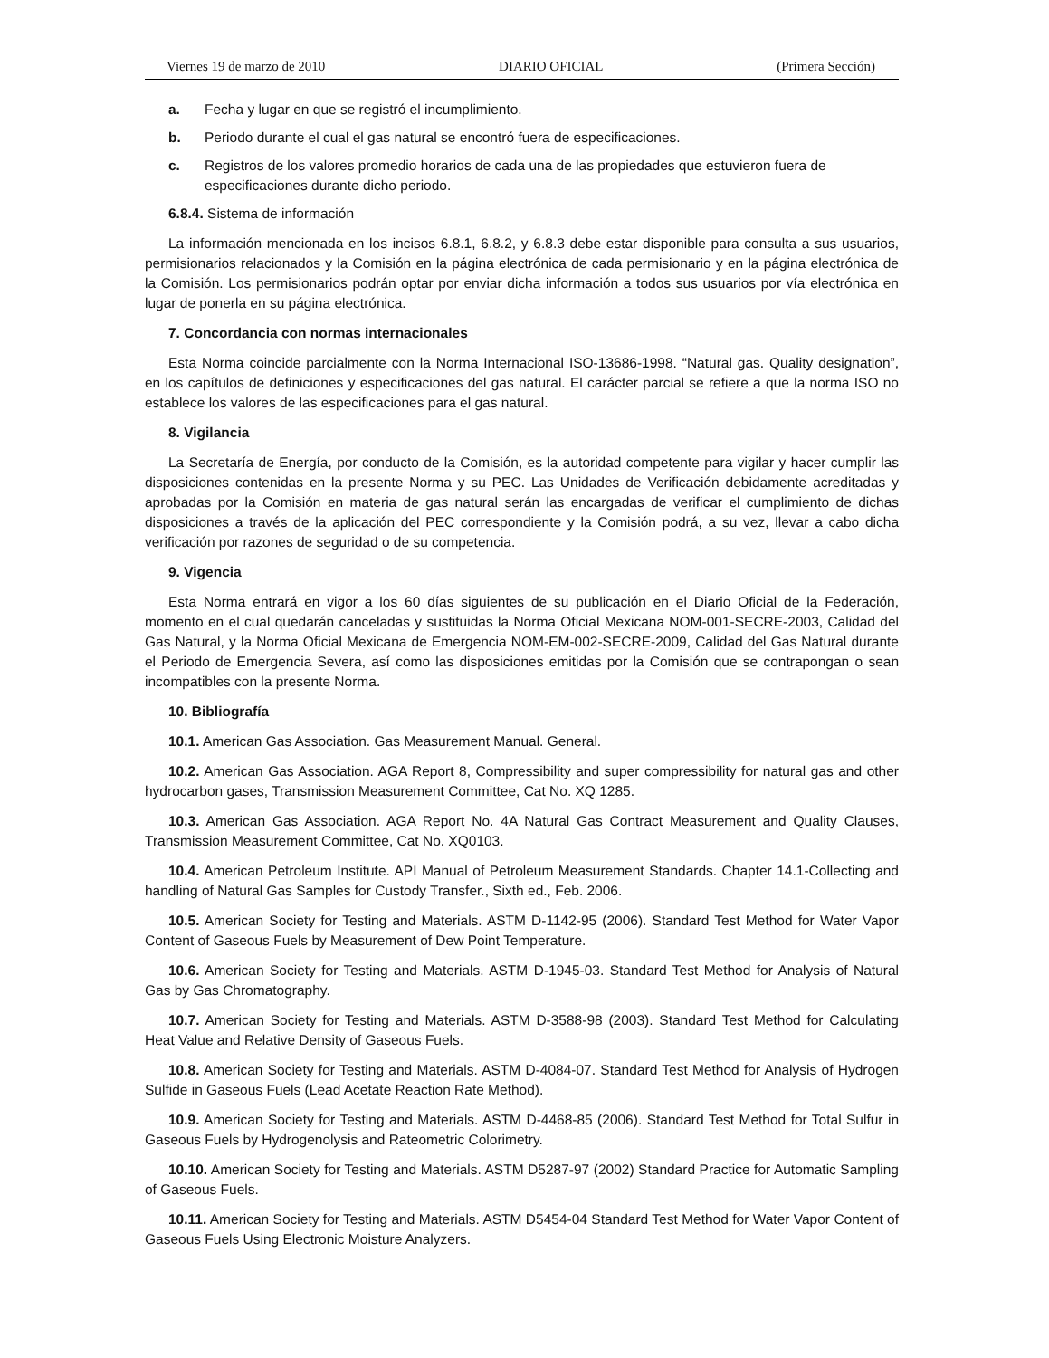Viernes 19 de marzo de 2010 DIARIO OFICIAL (Primera Sección)
a. Fecha y lugar en que se registró el incumplimiento.
b. Periodo durante el cual el gas natural se encontró fuera de especificaciones.
c. Registros de los valores promedio horarios de cada una de las propiedades que estuvieron fuera de especificaciones durante dicho periodo.
6.8.4. Sistema de información
La información mencionada en los incisos 6.8.1, 6.8.2, y 6.8.3 debe estar disponible para consulta a sus usuarios, permisionarios relacionados y la Comisión en la página electrónica de cada permisionario y en la página electrónica de la Comisión. Los permisionarios podrán optar por enviar dicha información a todos sus usuarios por vía electrónica en lugar de ponerla en su página electrónica.
7. Concordancia con normas internacionales
Esta Norma coincide parcialmente con la Norma Internacional ISO-13686-1998. “Natural gas. Quality designation”, en los capítulos de definiciones y especificaciones del gas natural. El carácter parcial se refiere a que la norma ISO no establece los valores de las especificaciones para el gas natural.
8. Vigilancia
La Secretaría de Energía, por conducto de la Comisión, es la autoridad competente para vigilar y hacer cumplir las disposiciones contenidas en la presente Norma y su PEC. Las Unidades de Verificación debidamente acreditadas y aprobadas por la Comisión en materia de gas natural serán las encargadas de verificar el cumplimiento de dichas disposiciones a través de la aplicación del PEC correspondiente y la Comisión podrá, a su vez, llevar a cabo dicha verificación por razones de seguridad o de su competencia.
9. Vigencia
Esta Norma entrará en vigor a los 60 días siguientes de su publicación en el Diario Oficial de la Federación, momento en el cual quedarán canceladas y sustituidas la Norma Oficial Mexicana NOM-001-SECRE-2003, Calidad del Gas Natural, y la Norma Oficial Mexicana de Emergencia NOM-EM-002-SECRE-2009, Calidad del Gas Natural durante el Periodo de Emergencia Severa, así como las disposiciones emitidas por la Comisión que se contrapongan o sean incompatibles con la presente Norma.
10. Bibliografía
10.1. American Gas Association. Gas Measurement Manual. General.
10.2. American Gas Association. AGA Report 8, Compressibility and super compressibility for natural gas and other hydrocarbon gases, Transmission Measurement Committee, Cat No. XQ 1285.
10.3. American Gas Association. AGA Report No. 4A Natural Gas Contract Measurement and Quality Clauses, Transmission Measurement Committee, Cat No. XQ0103.
10.4. American Petroleum Institute. API Manual of Petroleum Measurement Standards. Chapter 14.1-Collecting and handling of Natural Gas Samples for Custody Transfer., Sixth ed., Feb. 2006.
10.5. American Society for Testing and Materials. ASTM D-1142-95 (2006). Standard Test Method for Water Vapor Content of Gaseous Fuels by Measurement of Dew Point Temperature.
10.6. American Society for Testing and Materials. ASTM D-1945-03. Standard Test Method for Analysis of Natural Gas by Gas Chromatography.
10.7. American Society for Testing and Materials. ASTM D-3588-98 (2003). Standard Test Method for Calculating Heat Value and Relative Density of Gaseous Fuels.
10.8. American Society for Testing and Materials. ASTM D-4084-07. Standard Test Method for Analysis of Hydrogen Sulfide in Gaseous Fuels (Lead Acetate Reaction Rate Method).
10.9. American Society for Testing and Materials. ASTM D-4468-85 (2006). Standard Test Method for Total Sulfur in Gaseous Fuels by Hydrogenolysis and Rateometric Colorimetry.
10.10. American Society for Testing and Materials. ASTM D5287-97 (2002) Standard Practice for Automatic Sampling of Gaseous Fuels.
10.11. American Society for Testing and Materials. ASTM D5454-04 Standard Test Method for Water Vapor Content of Gaseous Fuels Using Electronic Moisture Analyzers.